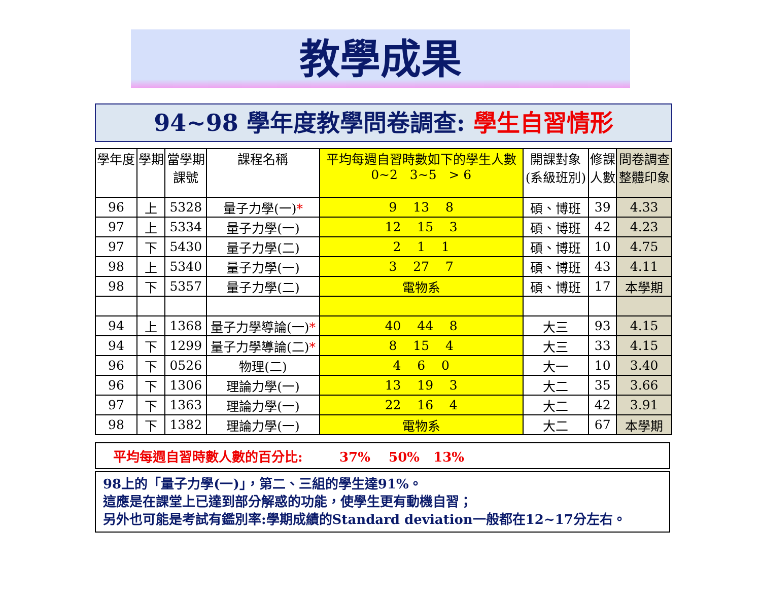教學成果
94~98 學年度教學問卷調查: 學生自習情形
| 學年度 | 學期 | 當學期 課號 | 課程名稱 | 平均每週自習時數如下的學生人數 0~2 3~5 > 6 | 開課對象 (系級班別) | 修課 人數 | 問卷調查 整體印象 |
| --- | --- | --- | --- | --- | --- | --- | --- |
| 96 | 上 | 5328 | 量子力學(一) * | 9 13 8 | 碩、博班 | 39 | 4.33 |
| 97 | 上 | 5334 | 量子力學(一) | 12 15 3 | 碩、博班 | 42 | 4.23 |
| 97 | 下 | 5430 | 量子力學(二) | 2 1 1 | 碩、博班 | 10 | 4.75 |
| 98 | 上 | 5340 | 量子力學(一) | 3 27 7 | 碩、博班 | 43 | 4.11 |
| 98 | 下 | 5357 | 量子力學(二) | 電物系 | 碩、博班 | 17 | 本學期 |
| 94 | 上 | 1368 | 量子力學導論(一) * | 40 44 8 | 大三 | 93 | 4.15 |
| 94 | 下 | 1299 | 量子力學導論(二) * | 8 15 4 | 大三 | 33 | 4.15 |
| 96 | 下 | 0526 | 物理(二) | 4 6 0 | 大一 | 10 | 3.40 |
| 96 | 下 | 1306 | 理論力學(一) | 13 19 3 | 大二 | 35 | 3.66 |
| 97 | 下 | 1363 | 理論力學(一) | 22 16 4 | 大二 | 42 | 3.91 |
| 98 | 下 | 1382 | 理論力學(一) | 電物系 | 大二 | 67 | 本學期 |
平均每週自習時數人數的百分比: 37% 50% 13%
98上的「量子力學(一)」，第二、三組的學生達91%。
這應是在課堂上已達到部分解惑的功能，使學生更有動機自習；
另外也可能是考試有鑑別率:學期成績的Standard deviation一般都在12~17分左右。